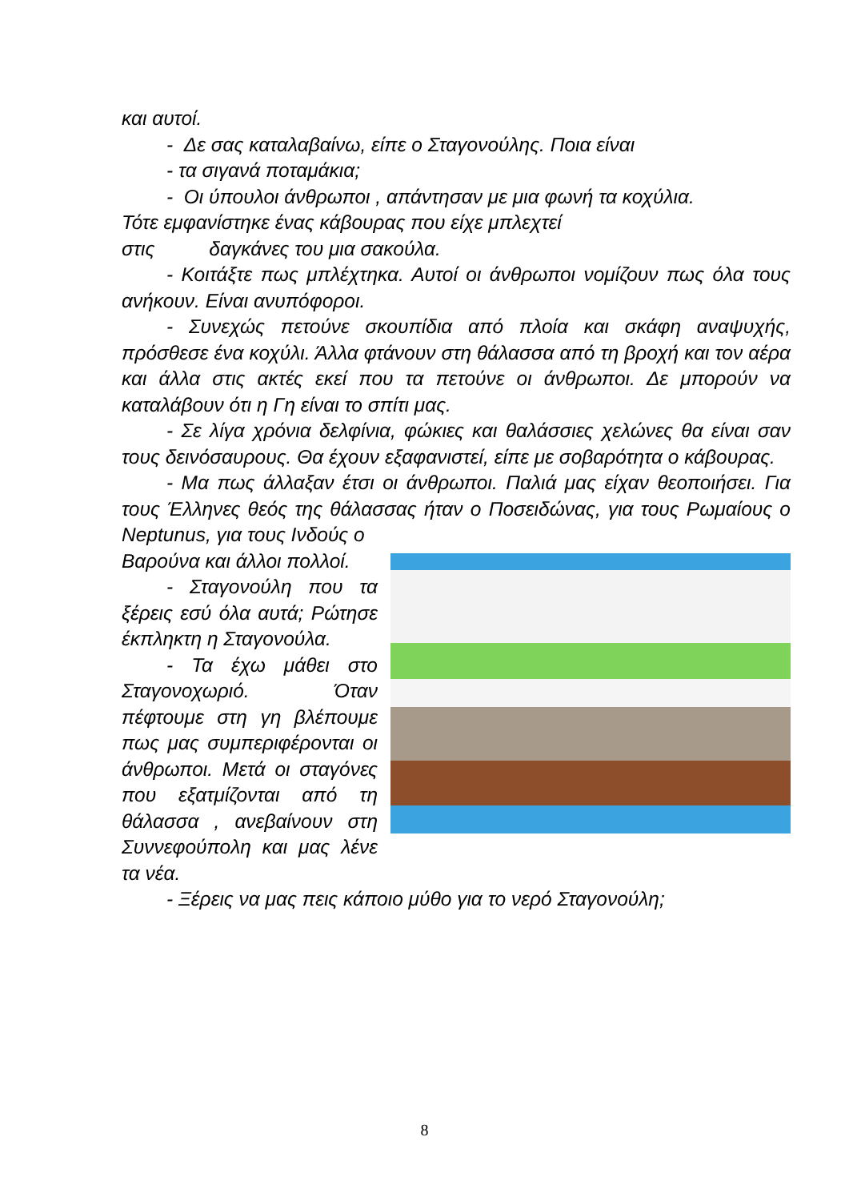και αυτοί.
- Δε σας καταλαβαίνω, είπε ο Σταγονούλης. Ποια είναι
- τα σιγανά ποταμάκια;
- Οι ύπουλοι άνθρωποι , απάντησαν με μια φωνή τα κοχύλια.
Τότε εμφανίστηκε ένας κάβουρας που είχε μπλεχτεί
στις δαγκάνες του μια σακούλα.
- Κοιτάξτε πως μπλέχτηκα. Αυτοί οι άνθρωποι νομίζουν πως όλα τους ανήκουν. Είναι ανυπόφοροι.
- Συνεχώς πετούνε σκουπίδια από πλοία και σκάφη αναψυχής, πρόσθεσε ένα κοχύλι. Άλλα φτάνουν στη θάλασσα από τη βροχή και τον αέρα και άλλα στις ακτές εκεί που τα πετούνε οι άνθρωποι. Δε μπορούν να καταλάβουν ότι η Γη είναι το σπίτι μας.
- Σε λίγα χρόνια δελφίνια, φώκιες και θαλάσσιες χελώνες θα είναι σαν τους δεινόσαυρους. Θα έχουν εξαφανιστεί, είπε με σοβαρότητα ο κάβουρας.
- Μα πως άλλαξαν έτσι οι άνθρωποι. Παλιά μας είχαν θεοποιήσει. Για τους Έλληνες θεός της θάλασσας ήταν ο Ποσειδώνας, για τους Ρωμαίους ο Neptunus, για τους Ινδούς ο
Βαρούνα και άλλοι πολλοί.
- Σταγονούλη που τα ξέρεις εσύ όλα αυτά; Ρώτησε έκπληκτη η Σταγονούλα.
- Τα έχω μάθει στο Σταγονοχωριό. Όταν πέφτουμε στη γη βλέπουμε πως μας συμπεριφέρονται οι άνθρωποι. Μετά οι σταγόνες που εξατμίζονται από τη θάλασσα , ανεβαίνουν στη Συννεφούπολη και μας λένε τα νέα.
- Ξέρεις να μας πεις κάποιο μύθο για το νερό Σταγονούλη;
8